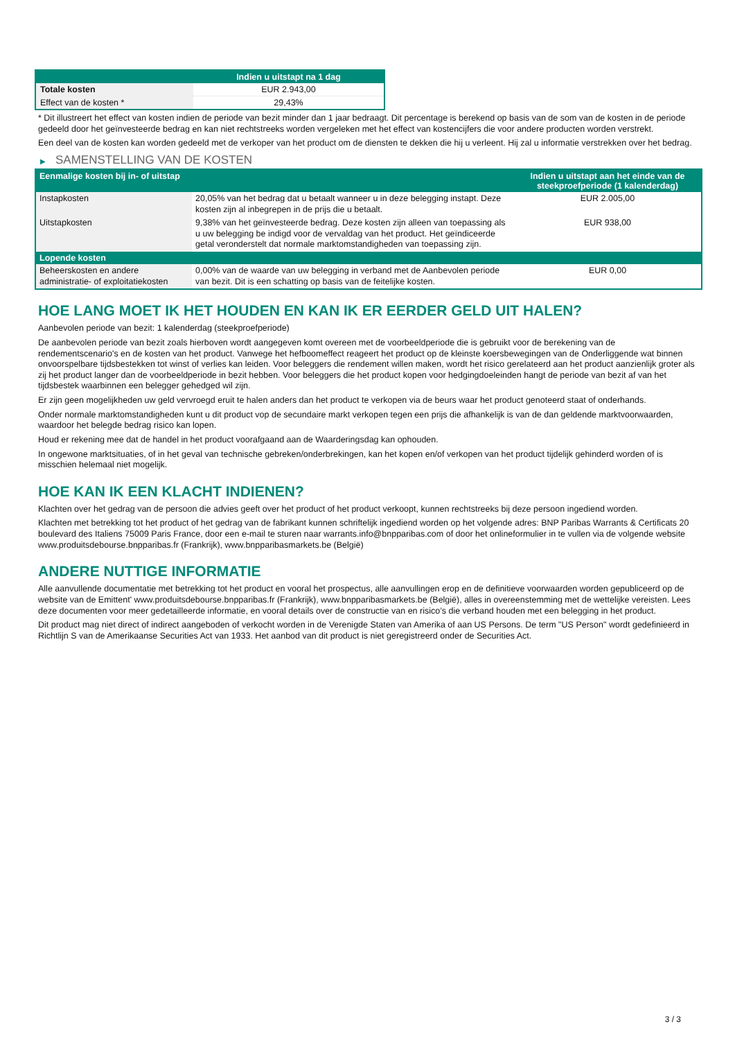| | Indien u uitstapt na 1 dag |
| --- | --- |
| Totale kosten | EUR 2.943,00 |
| Effect van de kosten * | 29,43% |
* Dit illustreert het effect van kosten indien de periode van bezit minder dan 1 jaar bedraagt. Dit percentage is berekend op basis van de som van de kosten in de periode gedeeld door het geïnvesteerde bedrag en kan niet rechtstreeks worden vergeleken met het effect van kostencijfers die voor andere producten worden verstrekt.
Een deel van de kosten kan worden gedeeld met de verkoper van het product om de diensten te dekken die hij u verleent. Hij zal u informatie verstrekken over het bedrag.
▶ SAMENSTELLING VAN DE KOSTEN
| Eenmalige kosten bij in- of uitstap | | Indien u uitstapt aan het einde van de steekproefperiode (1 kalenderdag) |
| --- | --- | --- |
| Instapkosten | 20,05% van het bedrag dat u betaalt wanneer u in deze belegging instapt. Deze kosten zijn al inbegrepen in de prijs die u betaalt. | EUR 2.005,00 |
| Uitstapkosten | 9,38% van het geïnvesteerde bedrag. Deze kosten zijn alleen van toepassing als u uw belegging be indigd voor de vervaldag van het product. Het geïndiceerde getal veronderstelt dat normale marktomstandigheden van toepassing zijn. | EUR 938,00 |
| Lopende kosten | | |
| Beheerskosten en andere administratie- of exploitatiekosten | 0,00% van de waarde van uw belegging in verband met de Aanbevolen periode van bezit. Dit is een schatting op basis van de feitelijke kosten. | EUR 0,00 |
HOE LANG MOET IK HET HOUDEN EN KAN IK ER EERDER GELD UIT HALEN?
Aanbevolen periode van bezit: 1 kalenderdag (steekproefperiode)
De aanbevolen periode van bezit zoals hierboven wordt aangegeven komt overeen met de voorbeeldperiode die is gebruikt voor de berekening van de rendementscenario's en de kosten van het product. Vanwege het hefboomeffect reageert het product op de kleinste koersbewegingen van de Onderliggende wat binnen onvoorspelbare tijdsbestekken tot winst of verlies kan leiden. Voor beleggers die rendement willen maken, wordt het risico gerelateerd aan het product aanzienlijk groter als zij het product langer dan de voorbeeldperiode in bezit hebben. Voor beleggers die het product kopen voor hedgingdoeleinden hangt de periode van bezit af van het tijdsbestek waarbinnen een belegger gehedged wil zijn.
Er zijn geen mogelijkheden uw geld vervroegd eruit te halen anders dan het product te verkopen via de beurs waar het product genoteerd staat of onderhands.
Onder normale marktomstandigheden kunt u dit product vop de secundaire markt verkopen tegen een prijs die afhankelijk is van de dan geldende marktvoorwaarden, waardoor het belegde bedrag risico kan lopen.
Houd er rekening mee dat de handel in het product voorafgaand aan de Waarderingsdag kan ophouden.
In ongewone marktsituaties, of in het geval van technische gebreken/onderbrekingen, kan het kopen en/of verkopen van het product tijdelijk gehinderd worden of is misschien helemaal niet mogelijk.
HOE KAN IK EEN KLACHT INDIENEN?
Klachten over het gedrag van de persoon die advies geeft over het product of het product verkoopt, kunnen rechtstreeks bij deze persoon ingediend worden.
Klachten met betrekking tot het product of het gedrag van de fabrikant kunnen schriftelijk ingediend worden op het volgende adres: BNP Paribas Warrants & Certificats 20 boulevard des Italiens 75009 Paris France, door een e-mail te sturen naar warrants.info@bnpparibas.com of door het onlineformulier in te vullen via de volgende website www.produitsdebourse.bnpparibas.fr (Frankrijk), www.bnpparibasmarkets.be (België)
ANDERE NUTTIGE INFORMATIE
Alle aanvullende documentatie met betrekking tot het product en vooral het prospectus, alle aanvullingen erop en de definitieve voorwaarden worden gepubliceerd op de website van de Emittent' www.produitsdebourse.bnpparibas.fr (Frankrijk), www.bnpparibasmarkets.be (België), alles in overeenstemming met de wettelijke vereisten. Lees deze documenten voor meer gedetailleerde informatie, en vooral details over de constructie van en risico’s die verband houden met een belegging in het product.
Dit product mag niet direct of indirect aangeboden of verkocht worden in de Verenigde Staten van Amerika of aan US Persons. De term "US Person" wordt gedefinieerd in Richtlijn S van de Amerikaanse Securities Act van 1933. Het aanbod van dit product is niet geregistreerd onder de Securities Act.
3 / 3